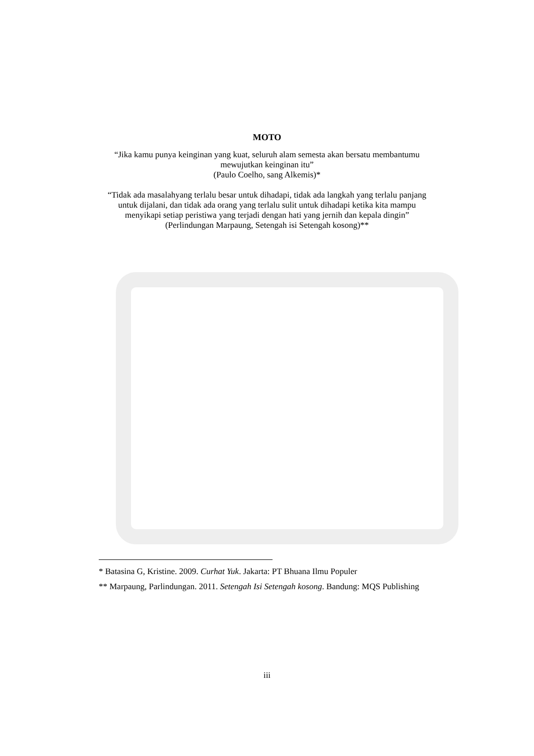MOTO
“Jika kamu punya keinginan yang kuat, seluruh alam semesta akan bersatu membantumu mewujutkan keinginan itu”
(Paulo Coelho, sang Alkemis)*
“Tidak ada masalahyang terlalu besar untuk dihadapi, tidak ada langkah yang terlalu panjang untuk dijalani, dan tidak ada orang yang terlalu sulit untuk dihadapi ketika kita mampu menyikapi setiap peristiwa yang terjadi dengan hati yang jernih dan kepala dingin”
(Perlindungan Marpaung, Setengah isi Setengah kosong)**
* Batasina G, Kristine. 2009. Curhat Yuk. Jakarta: PT Bhuana Ilmu Populer
** Marpaung, Parlindungan. 2011. Setengah Isi Setengah kosong. Bandung: MQS Publishing
iii